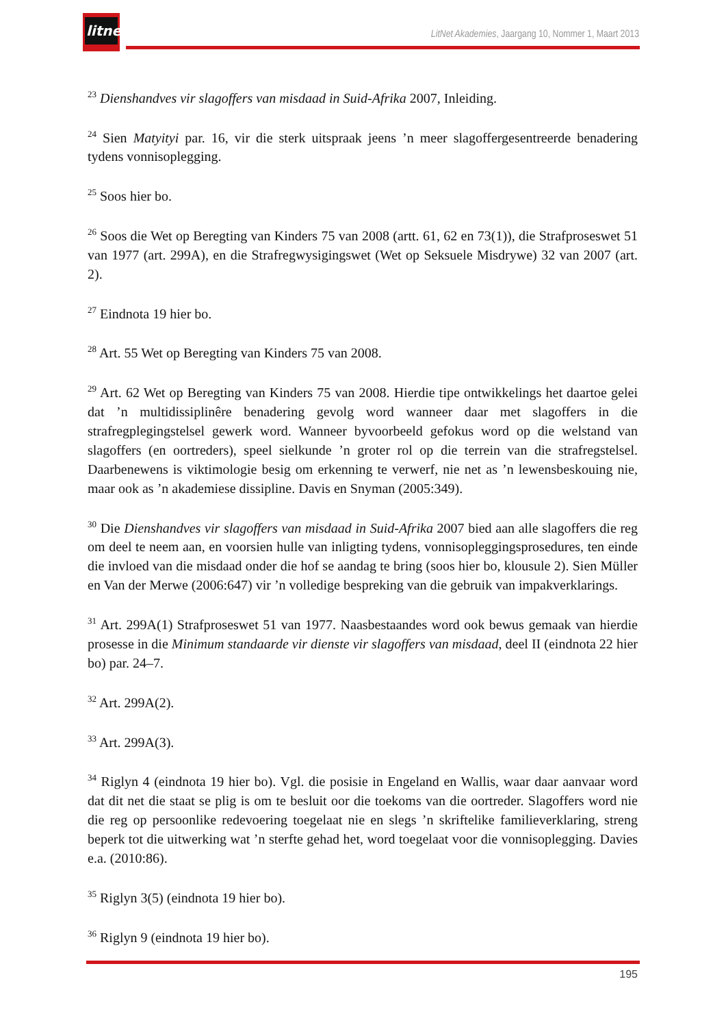litnet
LitNet Akademies, Jaargang 10, Nommer 1, Maart 2013
<sup>23</sup> Dienshandves vir slagoffers van misdaad in Suid-Afrika 2007, Inleiding.
<sup>24</sup> Sien Matyityi par. 16, vir die sterk uitspraak jeens ’n meer slagoffergesentreerde benadering tydens vonnisoplegging.
<sup>25</sup> Soos hier bo.
<sup>26</sup> Soos die Wet op Beregting van Kinders 75 van 2008 (artt. 61, 62 en 73(1)), die Strafproseswet 51 van 1977 (art. 299A), en die Strafregwysigingswet (Wet op Seksuele Misdrywe) 32 van 2007 (art. 2).
<sup>27</sup> Eindnota 19 hier bo.
<sup>28</sup> Art. 55 Wet op Beregting van Kinders 75 van 2008.
<sup>29</sup> Art. 62 Wet op Beregting van Kinders 75 van 2008. Hierdie tipe ontwikkelings het daartoe gelei dat ’n multidissiplinêre benadering gevolg word wanneer daar met slagoffers in die strafregplegingstelsel gewerk word. Wanneer byvoorbeeld gefokus word op die welstand van slagoffers (en oortreders), speel sielkunde ’n groter rol op die terrein van die strafregstelsel. Daarbenewens is viktimologie besig om erkenning te verwerf, nie net as ’n lewensbeskouing nie, maar ook as ’n akademiese dissipline. Davis en Snyman (2005:349).
<sup>30</sup> Die Dienshandves vir slagoffers van misdaad in Suid-Afrika 2007 bied aan alle slagoffers die reg om deel te neem aan, en voorsien hulle van inligting tydens, vonnisopleggingsprosedures, ten einde die invloed van die misdaad onder die hof se aandag te bring (soos hier bo, klousule 2). Sien Müller en Van der Merwe (2006:647) vir ’n volledige bespreking van die gebruik van impakverklarings.
<sup>31</sup> Art. 299A(1) Strafproseswet 51 van 1977. Naasbestaandes word ook bewus gemaak van hierdie prosesse in die Minimum standaarde vir dienste vir slagoffers van misdaad, deel II (eindnota 22 hier bo) par. 24–7.
<sup>32</sup> Art. 299A(2).
<sup>33</sup> Art. 299A(3).
<sup>34</sup> Riglyn 4 (eindnota 19 hier bo). Vgl. die posisie in Engeland en Wallis, waar daar aanvaar word dat dit net die staat se plig is om te besluit oor die toekoms van die oortreder. Slagoffers word nie die reg op persoonlike redevoering toegelaat nie en slegs ’n skriftelike familieverklaring, streng beperk tot die uitwerking wat ’n sterfte gehad het, word toegelaat voor die vonnisoplegging. Davies e.a. (2010:86).
<sup>35</sup> Riglyn 3(5) (eindnota 19 hier bo).
<sup>36</sup> Riglyn 9 (eindnota 19 hier bo).
195